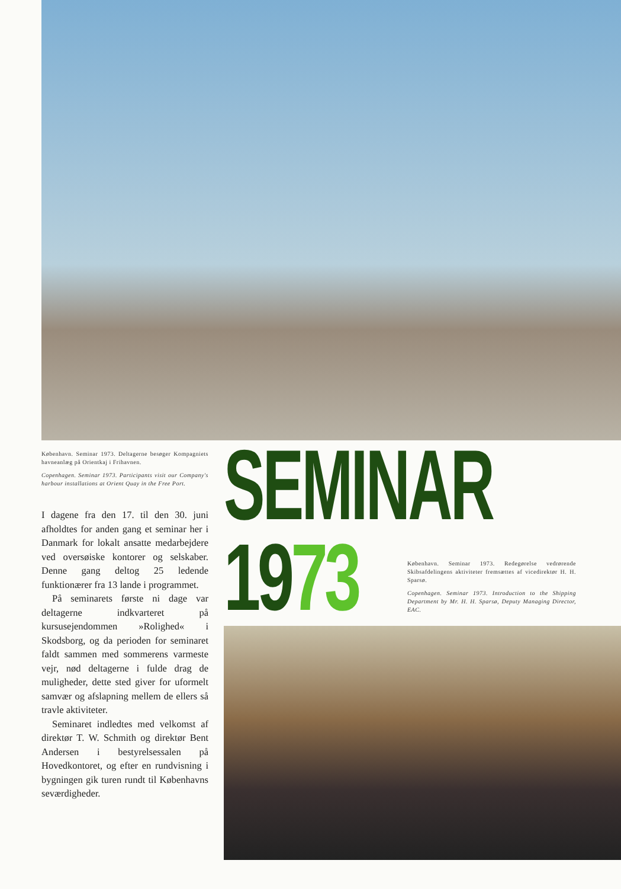København. Seminar 1973. Deltagerne besøger Kompagniets havneanlæg på Orientkaj i Frihavnen.
Copenhagen. Seminar 1973. Participants visit our Company's harbour installations at Orient Quay in the Free Port.
I dagene fra den 17. til den 30. juni afholdtes for anden gang et seminar her i Danmark for lokalt ansatte medarbejdere ved oversøiske kontorer og selskaber. Denne gang deltog 25 ledende funktionærer fra 13 lande i programmet.
På seminarets første ni dage var deltagerne indkvarteret på kursusejendommen »Rolighed« i Skodsborg, og da perioden for seminaret faldt sammen med sommerens varmeste vejr, nød deltagerne i fulde drag de muligheder, dette sted giver for uformelt samvær og afslapning mellem de ellers så travle aktiviteter.
Seminaret indledtes med velkomst af direktør T. W. Schmith og direktør Bent Andersen i bestyrelsessalen på Hovedkontoret, og efter en rundvisning i bygningen gik turen rundt til Københavns seværdigheder.
SEMINAR
1973
København. Seminar 1973. Redegørelse vedrørende Skibsafdelingens aktiviteter fremsættes af vicedirektør H. H. Sparsø.
Copenhagen. Seminar 1973. Introduction to the Shipping Department by Mr. H. H. Sparsø, Deputy Managing Director, EAC.